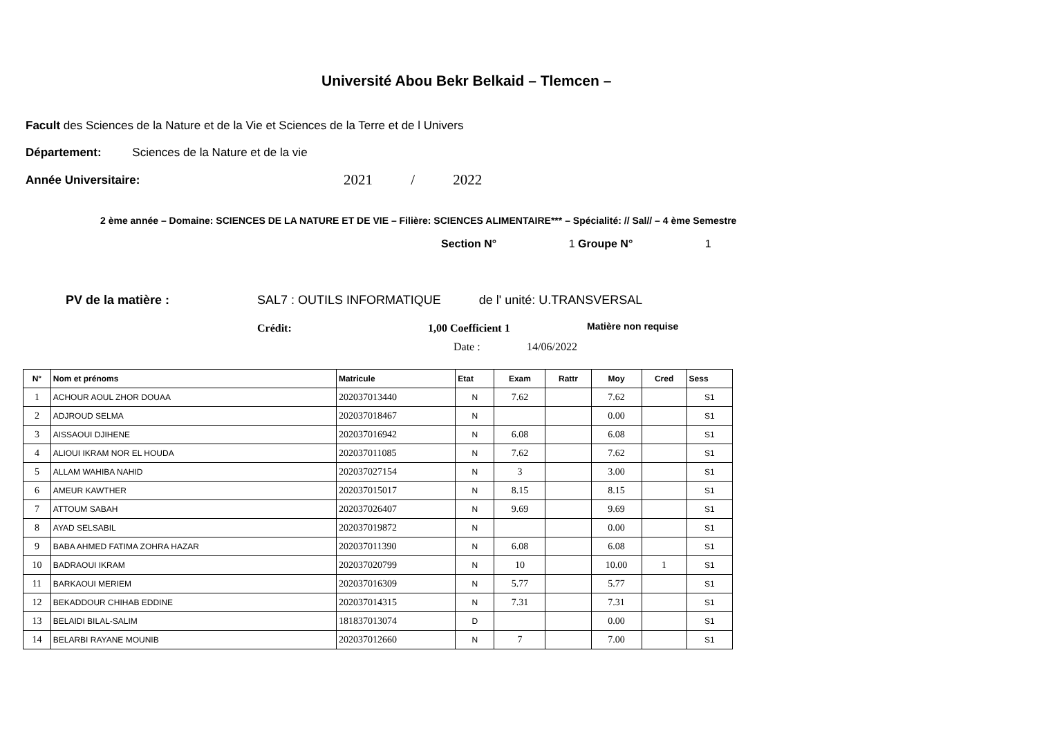Université Abou Bekr Belkaid – Tlemcen –
Facult des Sciences de la Nature et de la Vie et Sciences de la Terre et de l Univers
Département: Sciences de la Nature et de la vie
Année Universitaire: 2021 / 2022
2 ème année – Domaine: SCIENCES DE LA NATURE ET DE VIE – Filière: SCIENCES ALIMENTAIRE*** – Spécialité: // Sal// – 4 ème Semestre
Section N° 1 Groupe N° 1
PV de la matière : SAL7 : OUTILS INFORMATIQUE de l' unité: U.TRANSVERSAL
Crédit: 1,00 Coefficient 1 Matière non requise
Date : 14/06/2022
| N° | Nom et prénoms | Matricule | Etat | Exam | Rattr | Moy | Cred | Sess |
| --- | --- | --- | --- | --- | --- | --- | --- | --- |
| 1 | ACHOUR AOUL ZHOR DOUAA | 202037013440 | N | 7.62 | | 7.62 | | S1 |
| 2 | ADJROUD SELMA | 202037018467 | N | | | 0.00 | | S1 |
| 3 | AISSAOUI DJIHENE | 202037016942 | N | 6.08 | | 6.08 | | S1 |
| 4 | ALIOUI IKRAM NOR EL HOUDA | 202037011085 | N | 7.62 | | 7.62 | | S1 |
| 5 | ALLAM WAHIBA NAHID | 202037027154 | N | 3 | | 3.00 | | S1 |
| 6 | AMEUR KAWTHER | 202037015017 | N | 8.15 | | 8.15 | | S1 |
| 7 | ATTOUM SABAH | 202037026407 | N | 9.69 | | 9.69 | | S1 |
| 8 | AYAD SELSABIL | 202037019872 | N | | | 0.00 | | S1 |
| 9 | BABA AHMED FATIMA ZOHRA HAZAR | 202037011390 | N | 6.08 | | 6.08 | | S1 |
| 10 | BADRAOUI IKRAM | 202037020799 | N | 10 | | 10.00 | 1 | S1 |
| 11 | BARKAOUI MERIEM | 202037016309 | N | 5.77 | | 5.77 | | S1 |
| 12 | BEKADDOUR CHIHAB EDDINE | 202037014315 | N | 7.31 | | 7.31 | | S1 |
| 13 | BELAIDI BILAL-SALIM | 181837013074 | D | | | 0.00 | | S1 |
| 14 | BELARBI RAYANE MOUNIB | 202037012660 | N | 7 | | 7.00 | | S1 |